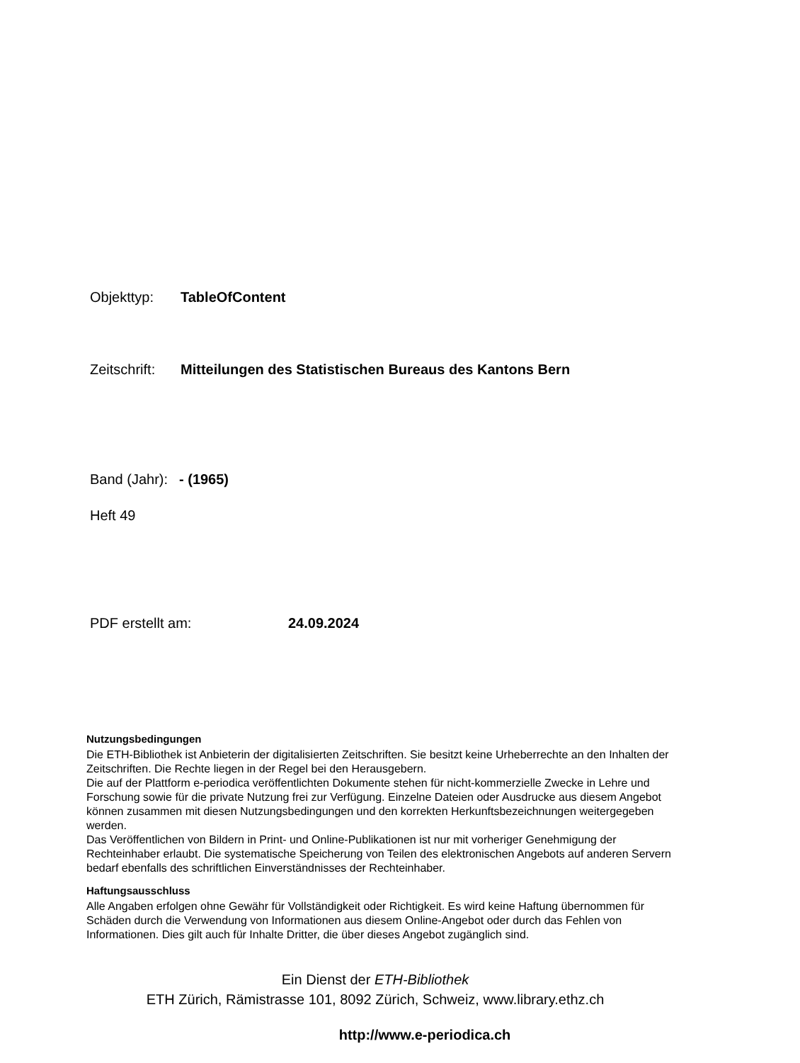Objekttyp: TableOfContent
Zeitschrift: Mitteilungen des Statistischen Bureaus des Kantons Bern
Band (Jahr): - (1965)
Heft 49
PDF erstellt am: 24.09.2024
Nutzungsbedingungen
Die ETH-Bibliothek ist Anbieterin der digitalisierten Zeitschriften. Sie besitzt keine Urheberrechte an den Inhalten der Zeitschriften. Die Rechte liegen in der Regel bei den Herausgebern.
Die auf der Plattform e-periodica veröffentlichten Dokumente stehen für nicht-kommerzielle Zwecke in Lehre und Forschung sowie für die private Nutzung frei zur Verfügung. Einzelne Dateien oder Ausdrucke aus diesem Angebot können zusammen mit diesen Nutzungsbedingungen und den korrekten Herkunftsbezeichnungen weitergegeben werden.
Das Veröffentlichen von Bildern in Print- und Online-Publikationen ist nur mit vorheriger Genehmigung der Rechteinhaber erlaubt. Die systematische Speicherung von Teilen des elektronischen Angebots auf anderen Servern bedarf ebenfalls des schriftlichen Einverständnisses der Rechteinhaber.
Haftungsausschluss
Alle Angaben erfolgen ohne Gewähr für Vollständigkeit oder Richtigkeit. Es wird keine Haftung übernommen für Schäden durch die Verwendung von Informationen aus diesem Online-Angebot oder durch das Fehlen von Informationen. Dies gilt auch für Inhalte Dritter, die über dieses Angebot zugänglich sind.
Ein Dienst der ETH-Bibliothek
ETH Zürich, Rämistrasse 101, 8092 Zürich, Schweiz, www.library.ethz.ch
http://www.e-periodica.ch